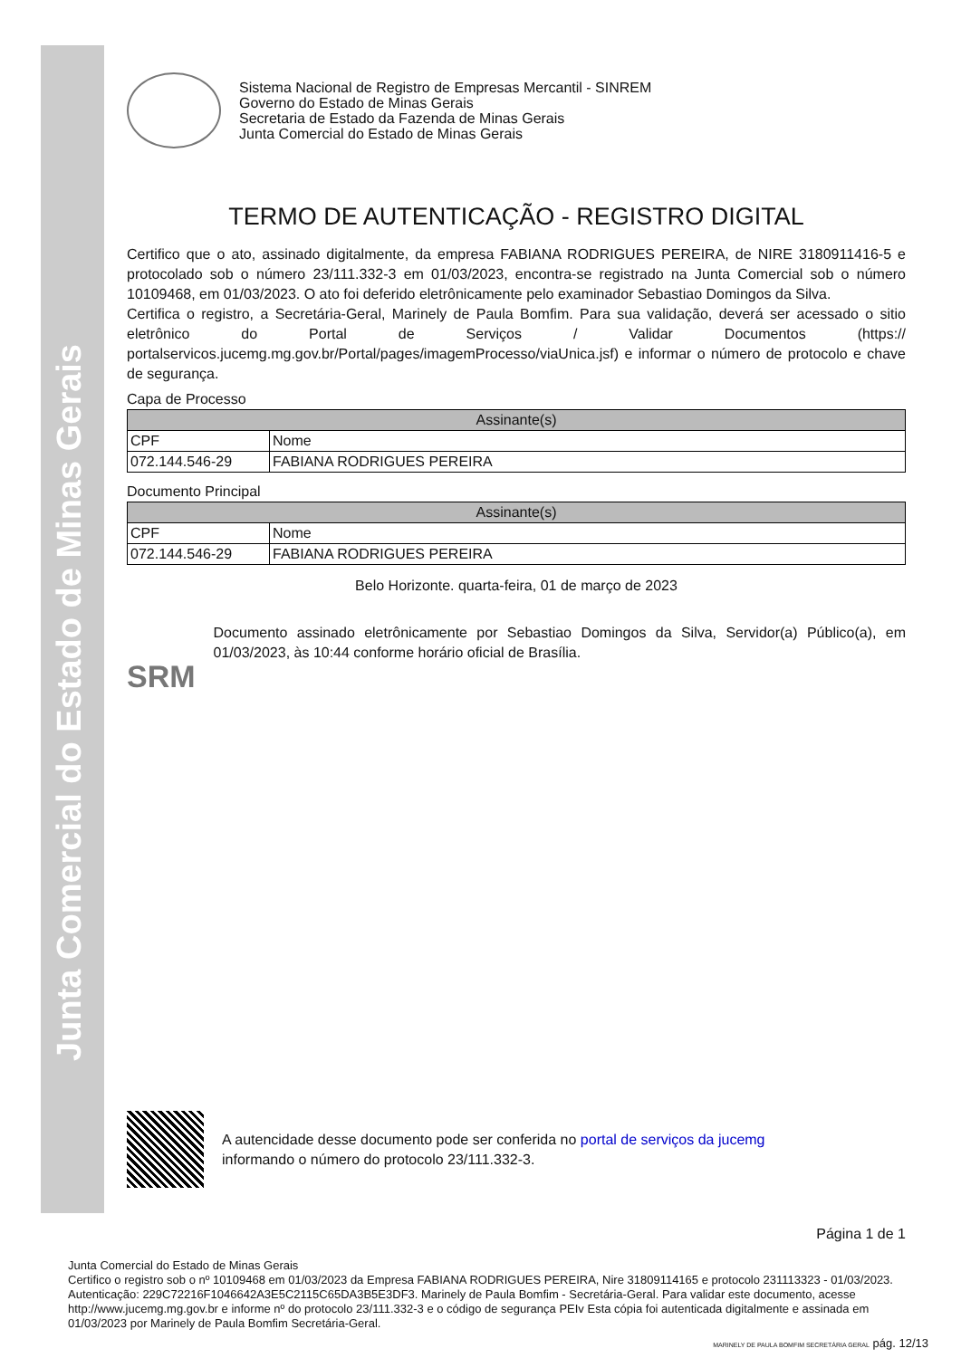Junta Comercial do Estado de Minas Gerais
Sistema Nacional de Registro de Empresas Mercantil - SINREM
Governo do Estado de Minas Gerais
Secretaria de Estado da Fazenda de Minas Gerais
Junta Comercial do Estado de Minas Gerais
TERMO DE AUTENTICAÇÃO - REGISTRO DIGITAL
Certifico que o ato, assinado digitalmente, da empresa FABIANA RODRIGUES PEREIRA, de NIRE 3180911416-5 e protocolado sob o número 23/111.332-3 em 01/03/2023, encontra-se registrado na Junta Comercial sob o número 10109468, em 01/03/2023. O ato foi deferido eletrônicamente pelo examinador Sebastiao Domingos da Silva.
Certifica o registro, a Secretária-Geral, Marinely de Paula Bomfim. Para sua validação, deverá ser acessado o sitio eletrônico do Portal de Serviços / Validar Documentos (https:// portalservicos.jucemg.mg.gov.br/Portal/pages/imagemProcesso/viaUnica.jsf) e informar o número de protocolo e chave de segurança.
Capa de Processo
| Assinante(s) | |
| --- | --- |
| CPF | Nome |
| 072.144.546-29 | FABIANA RODRIGUES PEREIRA |
Documento Principal
| Assinante(s) | |
| --- | --- |
| CPF | Nome |
| 072.144.546-29 | FABIANA RODRIGUES PEREIRA |
Belo Horizonte. quarta-feira, 01 de março de 2023
SRM
Documento assinado eletrônicamente por Sebastiao Domingos da Silva, Servidor(a) Público(a), em 01/03/2023, às 10:44 conforme horário oficial de Brasília.
A autencidade desse documento pode ser conferida no portal de serviços da jucemg
informando o número do protocolo 23/111.332-3.
Página 1 de 1
Junta Comercial do Estado de Minas Gerais
Certifico o registro sob o nº 10109468 em 01/03/2023 da Empresa FABIANA RODRIGUES PEREIRA, Nire 31809114165 e protocolo 231113323 - 01/03/2023. Autenticação: 229C72216F1046642A3E5C2115C65DA3B5E3DF3. Marinely de Paula Bomfim - Secretária-Geral. Para validar este documento, acesse http://www.jucemg.mg.gov.br e informe nº do protocolo 23/111.332-3 e o código de segurança PEIv Esta cópia foi autenticada digitalmente e assinada em 01/03/2023 por Marinely de Paula Bomfim Secretária-Geral.
MARINELY DE PAULA BOMFIM SECRETÁRIA GERAL pág. 12/13